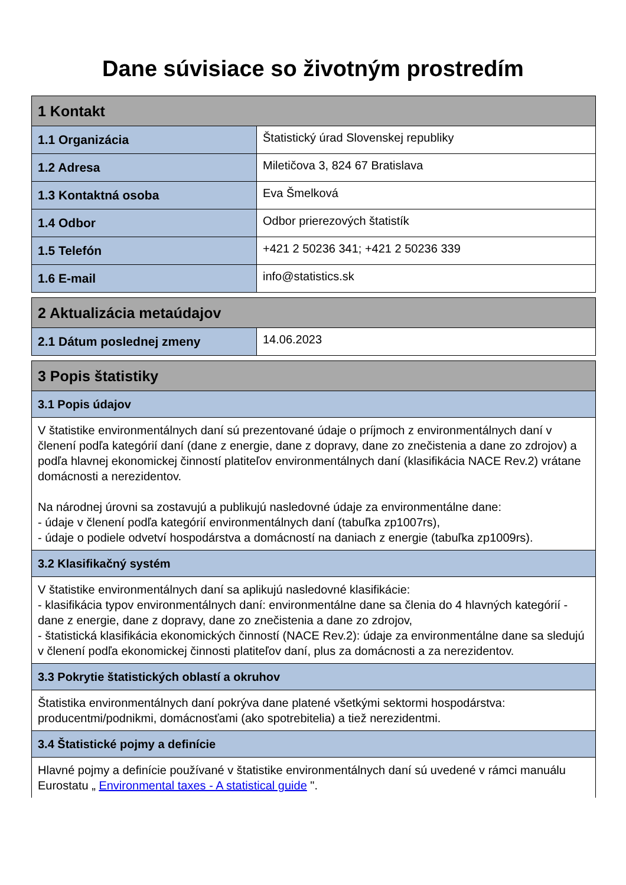Dane súvisiace so životným prostredím
| 1 Kontakt | |
| --- | --- |
| 1.1 Organizácia | Štatistický úrad Slovenskej republiky |
| 1.2 Adresa | Miletičova 3, 824 67 Bratislava |
| 1.3 Kontaktná osoba | Eva Šmelková |
| 1.4 Odbor | Odbor prierezových štatistík |
| 1.5 Telefón | +421 2 50236 341; +421 2 50236 339 |
| 1.6 E-mail | info@statistics.sk |
| 2 Aktualizácia metaúdajov | |
| --- | --- |
| 2.1 Dátum poslednej zmeny | 14.06.2023 |
| 3 Popis štatistiky |
| --- |
| 3.1 Popis údajov |
| V štatistike environmentálnych daní sú prezentované údaje o príjmoch z environmentálnych daní v členení podľa kategórií daní (dane z energie, dane z dopravy, dane zo znečistenia a dane zo zdrojov) a podľa hlavnej ekonomickej činností platiteľov environmentálnych daní (klasifikácia NACE Rev.2) vrátane domácnosti a nerezidentov. Na národnej úrovni sa zostavujú a publikujú nasledovné údaje za environmentálne dane: - údaje v členení podľa kategórií environmentálnych daní (tabuľka zp1007rs), - údaje o podiele odvetví hospodárstva a domácností na daniach z energie (tabuľka zp1009rs). |
| 3.2 Klasifikačný systém |
| V štatistike environmentálnych daní sa aplikujú nasledovné klasifikácie: - klasifikácia typov environmentálnych daní: environmentálne dane sa členia do 4 hlavných kategórií - dane z energie, dane z dopravy, dane zo znečistenia a dane zo zdrojov, - štatistická klasifikácia ekonomických činností (NACE Rev.2): údaje za environmentálne dane sa sledujú v členení podľa ekonomickej činnosti platiteľov daní, plus za domácnosti a za nerezidentov. |
| 3.3 Pokrytie štatistických oblastí a okruhov |
| Štatistika environmentálnych daní pokrýva dane platené všetkými sektormi hospodárstva: producentmi/podnikmi, domácnosťami (ako spotrebitelia) a tiež nerezidentmi. |
| 3.4 Štatistické pojmy a definície |
| Hlavné pojmy a definície používané v štatistike environmentálnych daní sú uvedené v rámci manuálu Eurostatu „ Environmental taxes - A statistical guide ". |